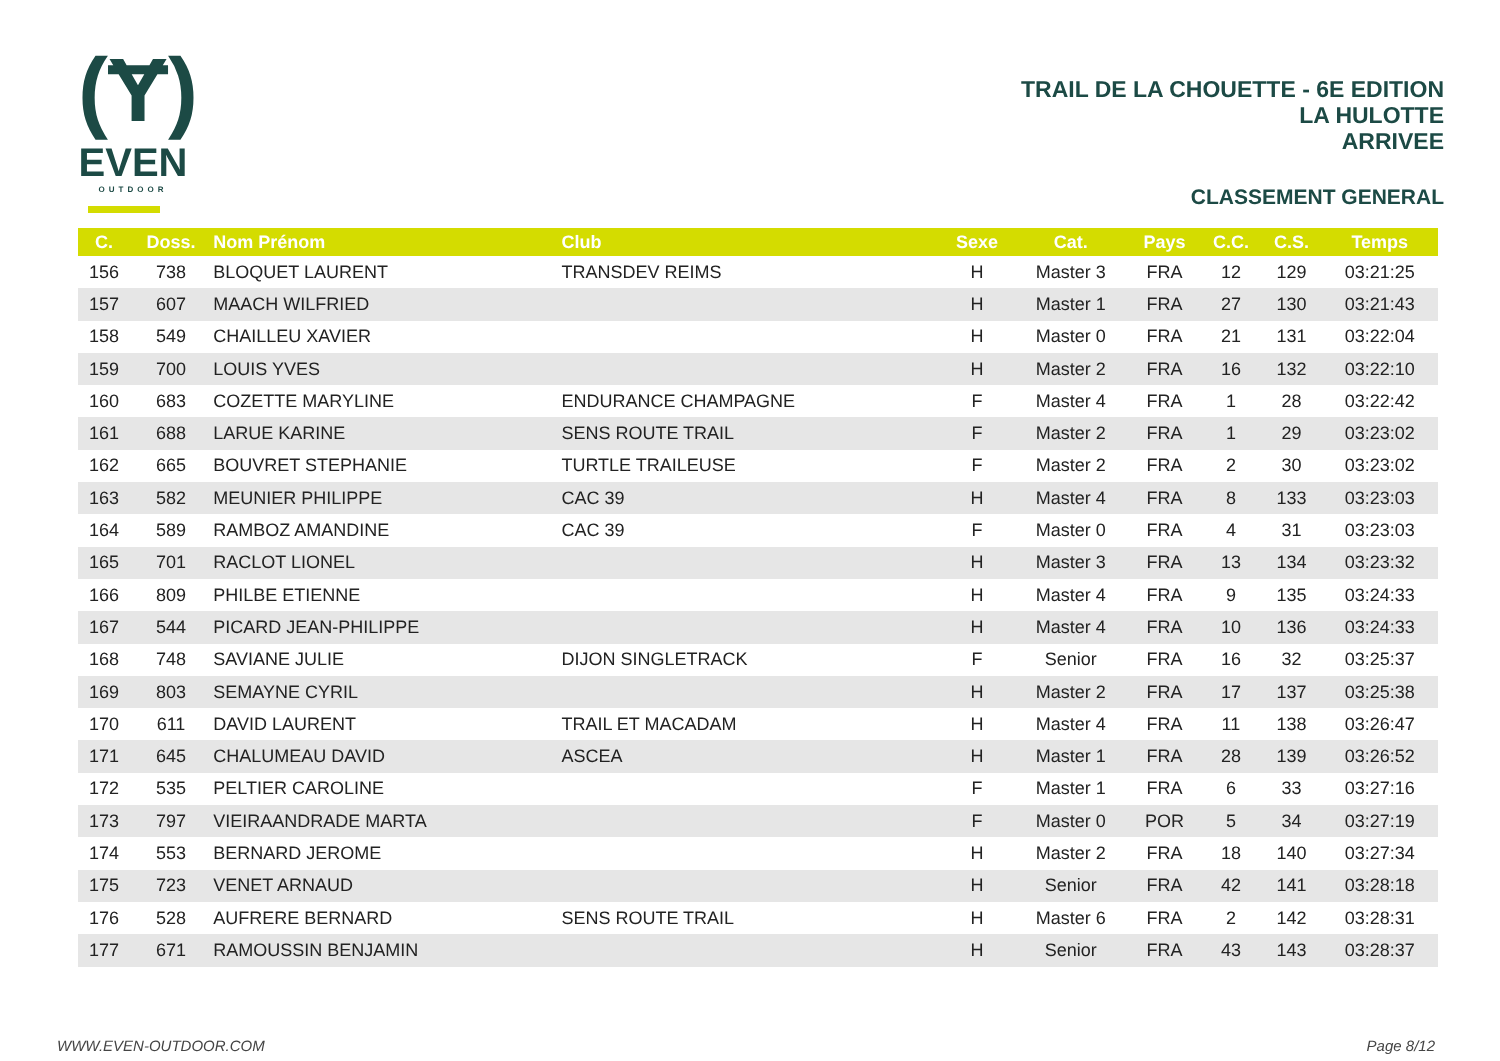(Ɏ)
EVEN
OUTDOOR
TRAIL DE LA CHOUETTE - 6E EDITION
LA HULOTTE
ARRIVEE
CLASSEMENT GENERAL
| C. | Doss. | Nom Prénom | Club | Sexe | Cat. | Pays | C.C. | C.S. | Temps |
| --- | --- | --- | --- | --- | --- | --- | --- | --- | --- |
| 156 | 738 | BLOQUET LAURENT | TRANSDEV REIMS | H | Master 3 | FRA | 12 | 129 | 03:21:25 |
| 157 | 607 | MAACH WILFRIED | | H | Master 1 | FRA | 27 | 130 | 03:21:43 |
| 158 | 549 | CHAILLEU XAVIER | | H | Master 0 | FRA | 21 | 131 | 03:22:04 |
| 159 | 700 | LOUIS YVES | | H | Master 2 | FRA | 16 | 132 | 03:22:10 |
| 160 | 683 | COZETTE MARYLINE | ENDURANCE CHAMPAGNE | F | Master 4 | FRA | 1 | 28 | 03:22:42 |
| 161 | 688 | LARUE KARINE | SENS ROUTE TRAIL | F | Master 2 | FRA | 1 | 29 | 03:23:02 |
| 162 | 665 | BOUVRET STEPHANIE | TURTLE TRAILEUSE | F | Master 2 | FRA | 2 | 30 | 03:23:02 |
| 163 | 582 | MEUNIER PHILIPPE | CAC 39 | H | Master 4 | FRA | 8 | 133 | 03:23:03 |
| 164 | 589 | RAMBOZ AMANDINE | CAC 39 | F | Master 0 | FRA | 4 | 31 | 03:23:03 |
| 165 | 701 | RACLOT LIONEL | | H | Master 3 | FRA | 13 | 134 | 03:23:32 |
| 166 | 809 | PHILBE ETIENNE | | H | Master 4 | FRA | 9 | 135 | 03:24:33 |
| 167 | 544 | PICARD JEAN-PHILIPPE | | H | Master 4 | FRA | 10 | 136 | 03:24:33 |
| 168 | 748 | SAVIANE JULIE | DIJON SINGLETRACK | F | Senior | FRA | 16 | 32 | 03:25:37 |
| 169 | 803 | SEMAYNE CYRIL | | H | Master 2 | FRA | 17 | 137 | 03:25:38 |
| 170 | 611 | DAVID LAURENT | TRAIL ET MACADAM | H | Master 4 | FRA | 11 | 138 | 03:26:47 |
| 171 | 645 | CHALUMEAU DAVID | ASCEA | H | Master 1 | FRA | 28 | 139 | 03:26:52 |
| 172 | 535 | PELTIER CAROLINE | | F | Master 1 | FRA | 6 | 33 | 03:27:16 |
| 173 | 797 | VIEIRAANDRADE MARTA | | F | Master 0 | POR | 5 | 34 | 03:27:19 |
| 174 | 553 | BERNARD JEROME | | H | Master 2 | FRA | 18 | 140 | 03:27:34 |
| 175 | 723 | VENET ARNAUD | | H | Senior | FRA | 42 | 141 | 03:28:18 |
| 176 | 528 | AUFRERE BERNARD | SENS ROUTE TRAIL | H | Master 6 | FRA | 2 | 142 | 03:28:31 |
| 177 | 671 | RAMOUSSIN BENJAMIN | | H | Senior | FRA | 43 | 143 | 03:28:37 |
WWW.EVEN-OUTDOOR.COM Page 8/12